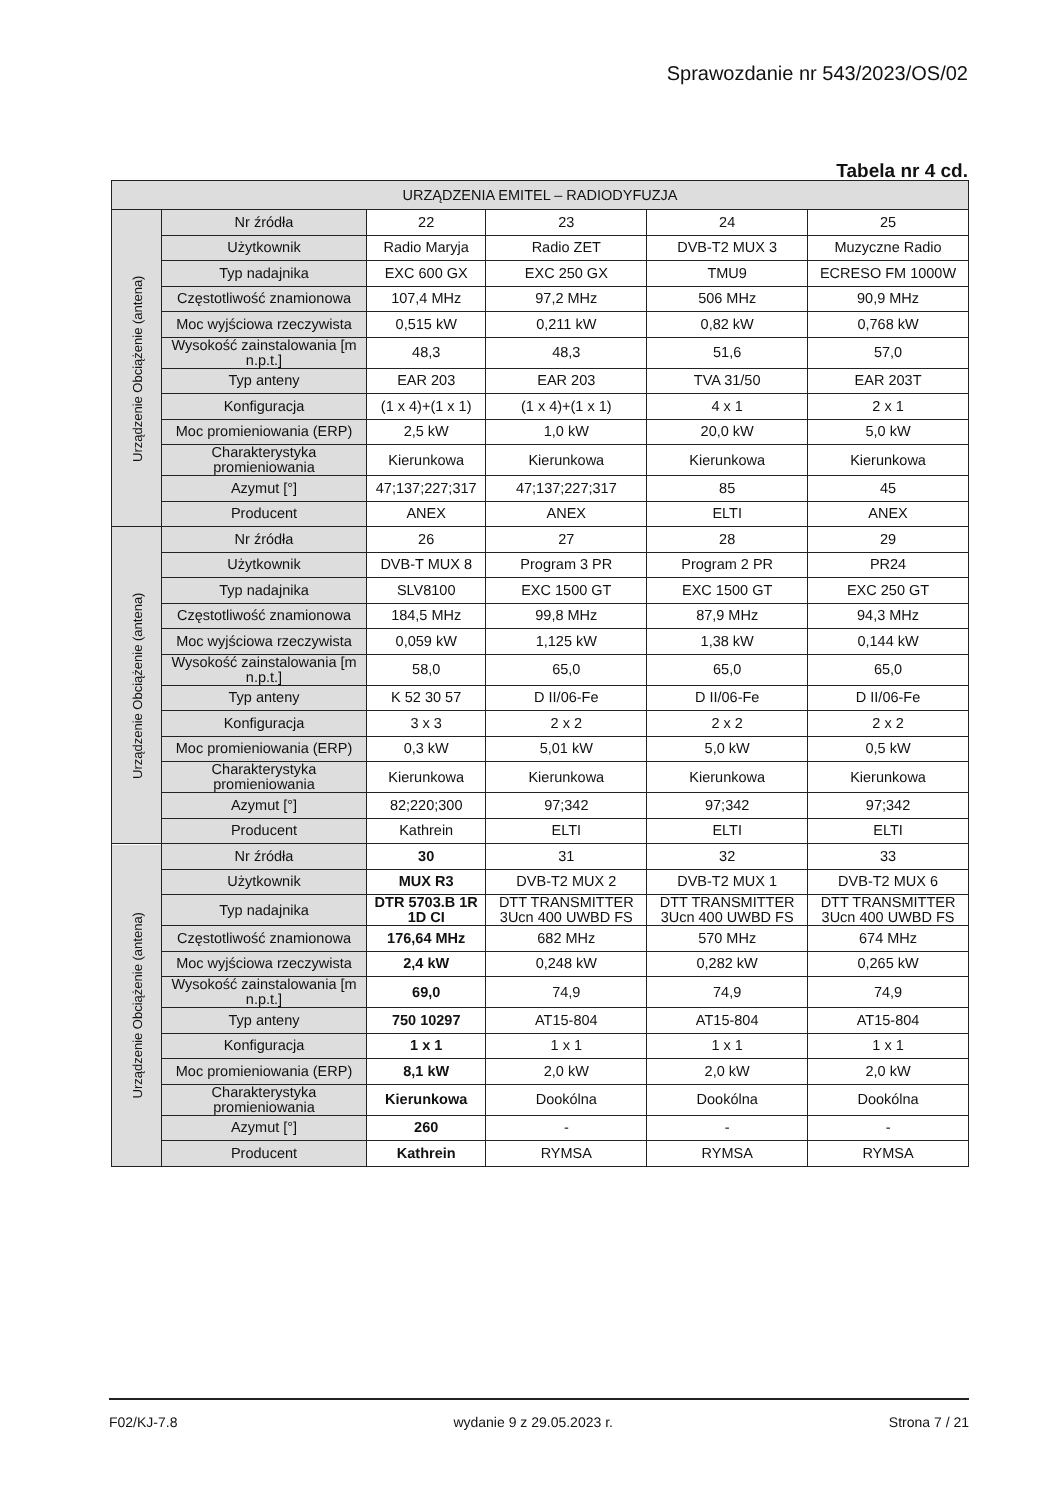Sprawozdanie nr 543/2023/OS/02
Tabela nr 4 cd.
| URZĄDZENIA EMITEL – RADIODYFUZJA | | | | | |
| --- | --- | --- | --- | --- | --- |
| Urządzenie Obciążenie (antena) | Nr źródła | 22 | 23 | 24 | 25 |
| | Użytkownik | Radio Maryja | Radio ZET | DVB-T2 MUX 3 | Muzyczne Radio |
| | Typ nadajnika | EXC 600 GX | EXC 250 GX | TMU9 | ECRESO FM 1000W |
| | Częstotliwość znamionowa | 107,4 MHz | 97,2 MHz | 506 MHz | 90,9 MHz |
| | Moc wyjściowa rzeczywista | 0,515 kW | 0,211 kW | 0,82 kW | 0,768 kW |
| | Wysokość zainstalowania [m n.p.t.] | 48,3 | 48,3 | 51,6 | 57,0 |
| | Typ anteny | EAR 203 | EAR 203 | TVA 31/50 | EAR 203T |
| | Konfiguracja | (1 x 4)+(1 x 1) | (1 x 4)+(1 x 1) | 4 x 1 | 2 x 1 |
| | Moc promieniowania (ERP) | 2,5 kW | 1,0 kW | 20,0 kW | 5,0 kW |
| | Charakterystyka promieniowania | Kierunkowa | Kierunkowa | Kierunkowa | Kierunkowa |
| | Azymut [°] | 47;137;227;317 | 47;137;227;317 | 85 | 45 |
| | Producent | ANEX | ANEX | ELTI | ANEX |
| Urządzenie Obciążenie (antena) | Nr źródła | 26 | 27 | 28 | 29 |
| | Użytkownik | DVB-T MUX 8 | Program 3 PR | Program 2 PR | PR24 |
| | Typ nadajnika | SLV8100 | EXC 1500 GT | EXC 1500 GT | EXC 250 GT |
| | Częstotliwość znamionowa | 184,5 MHz | 99,8 MHz | 87,9 MHz | 94,3 MHz |
| | Moc wyjściowa rzeczywista | 0,059 kW | 1,125 kW | 1,38 kW | 0,144 kW |
| | Wysokość zainstalowania [m n.p.t.] | 58,0 | 65,0 | 65,0 | 65,0 |
| | Typ anteny | K 52 30 57 | D II/06-Fe | D II/06-Fe | D II/06-Fe |
| | Konfiguracja | 3 x 3 | 2 x 2 | 2 x 2 | 2 x 2 |
| | Moc promieniowania (ERP) | 0,3 kW | 5,01 kW | 5,0 kW | 0,5 kW |
| | Charakterystyka promieniowania | Kierunkowa | Kierunkowa | Kierunkowa | Kierunkowa |
| | Azymut [°] | 82;220;300 | 97;342 | 97;342 | 97;342 |
| | Producent | Kathrein | ELTI | ELTI | ELTI |
| Urządzenie Obciążenie (antena) | Nr źródła | 30 | 31 | 32 | 33 |
| | Użytkownik | MUX R3 | DVB-T2 MUX 2 | DVB-T2 MUX 1 | DVB-T2 MUX 6 |
| | Typ nadajnika | DTR 5703.B 1R 1D CI | DTT TRANSMITTER 3Ucn 400 UWBD FS | DTT TRANSMITTER 3Ucn 400 UWBD FS | DTT TRANSMITTER 3Ucn 400 UWBD FS |
| | Częstotliwość znamionowa | 176,64 MHz | 682 MHz | 570 MHz | 674 MHz |
| | Moc wyjściowa rzeczywista | 2,4 kW | 0,248 kW | 0,282 kW | 0,265 kW |
| | Wysokość zainstalowania [m n.p.t.] | 69,0 | 74,9 | 74,9 | 74,9 |
| | Typ anteny | 750 10297 | AT15-804 | AT15-804 | AT15-804 |
| | Konfiguracja | 1 x 1 | 1 x 1 | 1 x 1 | 1 x 1 |
| | Moc promieniowania (ERP) | 8,1 kW | 2,0 kW | 2,0 kW | 2,0 kW |
| | Charakterystyka promieniowania | Kierunkowa | Dookólna | Dookólna | Dookólna |
| | Azymut [°] | 260 | - | - | - |
| | Producent | Kathrein | RYMSA | RYMSA | RYMSA |
F02/KJ-7.8 wydanie 9 z 29.05.2023 r. Strona 7 / 21